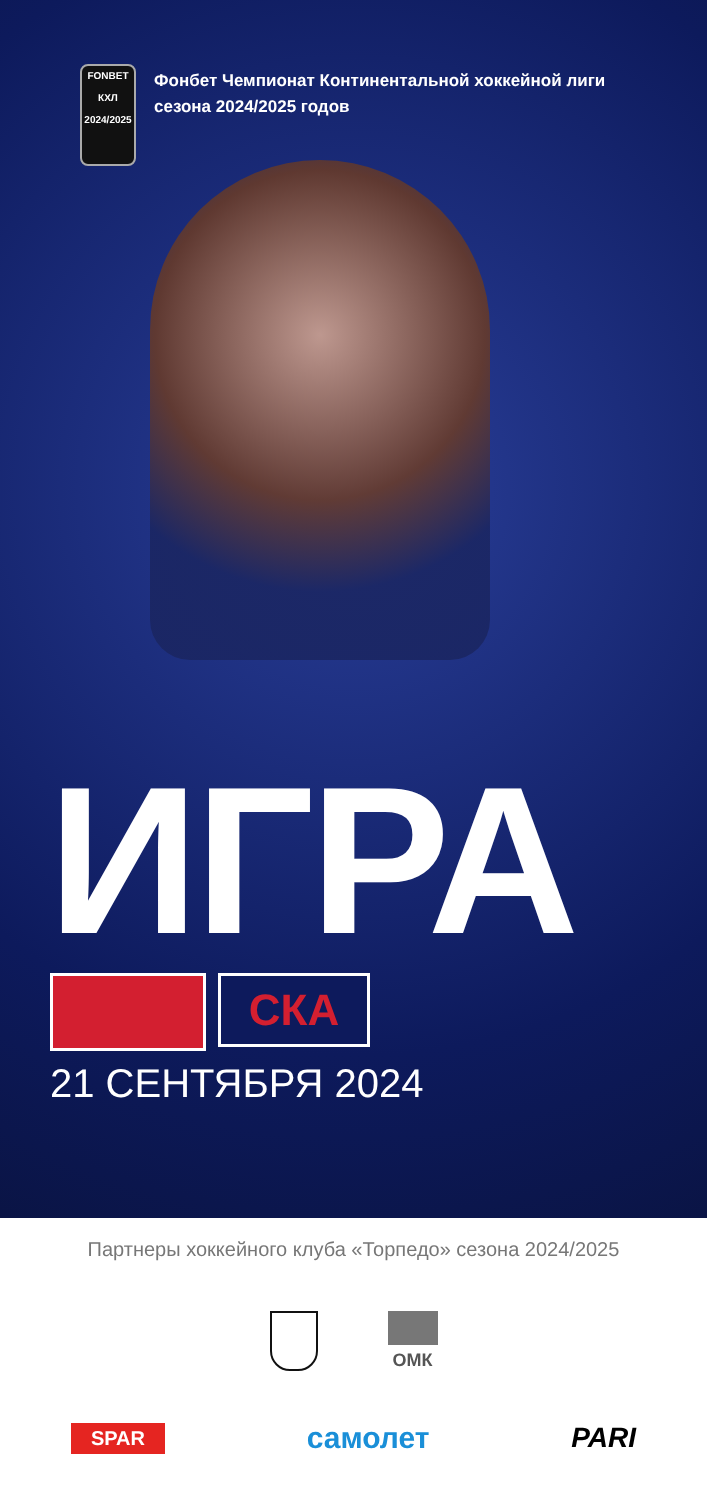FONBET
КХЛ
2024/2025
Фонбет Чемпионат Континентальной хоккейной лиги
сезона 2024/2025 годов
ИГРА
СКА
21 СЕНТЯБРЯ 2024
Партнеры хоккейного клуба «Торпедо» сезона 2024/2025
ОМК
SPAR самолет PARI